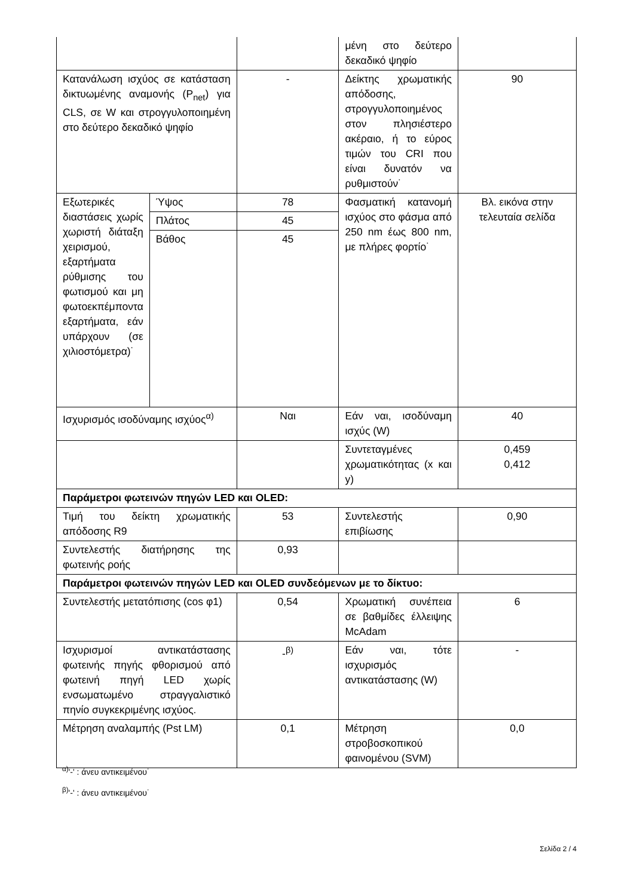| | | | μένη στο δεύτερο δεκαδικό ψηφίο | |
| Κατανάλωση ισχύος σε κατάσταση δικτυωμένης αναμονής (P<sub>net</sub>) για CLS, σε W και στρογγυλοποιημένη στο δεύτερο δεκαδικό ψηφίο | | - | Δείκτης χρωματικής απόδοσης, στρογγυλοποιημένος στον πλησιέστερο ακέραιο, ή το εύρος τιμών του CRI που είναι δυνατόν να ρυθμιστούν˙ | 90 |
| Εξωτερικές διαστάσεις χωρίς χωριστή διάταξη χειρισμού, εξαρτήματα ρύθμισης του φωτισμού και μη φωτοεκπέμποντα εξαρτήματα, εάν υπάρχουν (σε χιλιοστόμετρα)˙ | Ύψος | 78 | Φασματική κατανομή ισχύος στο φάσμα από 250 nm έως 800 nm, με πλήρες φορτίο˙ | Βλ. εικόνα στην τελευταία σελίδα |
| | Πλάτος | 45 | | |
| | Βάθος | 45 | | |
| Ισχυρισμός ισοδύναμης ισχύος<sup>α)</sup> | | Ναι | Εάν ναι, ισοδύναμη ισχύς (W) | 40 |
| | | | Συντεταγμένες χρωματικότητας (x και y) | 0,459 0,412 |
| Παράμετροι φωτεινών πηγών LED και OLED: | | | | |
| Τιμή του δείκτη χρωματικής απόδοσης R9 | | 53 | Συντελεστής επιβίωσης | 0,90 |
| Συντελεστής διατήρησης της φωτεινής ροής | | 0,93 | | |
| Παράμετροι φωτεινών πηγών LED και OLED συνδεόμενων με το δίκτυο: | | | | |
| Συντελεστής μετατόπισης (cos φ1) | | 0,54 | Χρωματική συνέπεια σε βαθμίδες έλλειψης McAdam | 6 |
| Ισχυρισμοί αντικατάστασης φωτεινής πηγής φθορισμού από φωτεινή πηγή LED χωρίς ενσωματωμένο στραγγαλιστικό πηνίο συγκεκριμένης ισχύος. | | -<sup>β)</sup> | Εάν ναι, τότε ισχυρισμός αντικατάστασης (W) | - |
| Μέτρηση αναλαμπής (Pst LM) | | 0,1 | Μέτρηση στροβοσκοπικού φαινομένου (SVM) | 0,0 |
<sup>α)</sup>'-' : άνευ αντικειμένου˙
<sup>β)</sup>'-' : άνευ αντικειμένου˙
Σελίδα 2 / 4